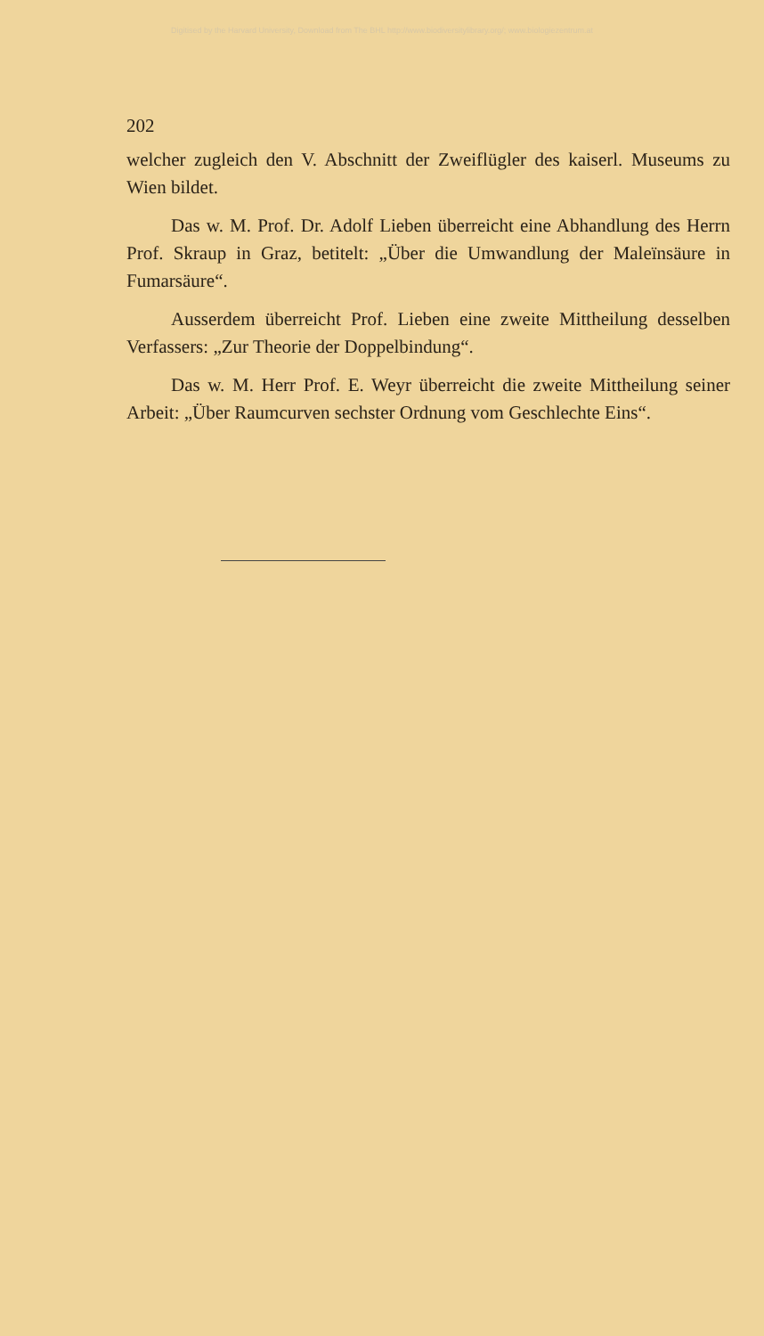Digitised by the Harvard University, Download from The BHL http://www.biodiversitylibrary.org/; www.biologiezentrum.at
202
welcher zugleich den V. Abschnitt der Zweiflügler des kaiserl. Museums zu Wien bildet.
Das w. M. Prof. Dr. Adolf Lieben überreicht eine Abhandlung des Herrn Prof. Skraup in Graz, betitelt: „Über die Umwandlung der Maleïnsäure in Fumarsäure“.
Ausserdem überreicht Prof. Lieben eine zweite Mittheilung desselben Verfassers: „Zur Theorie der Doppelbindung“.
Das w. M. Herr Prof. E. Weyr überreicht die zweite Mittheilung seiner Arbeit: „Über Raumcurven sechster Ordnung vom Geschlechte Eins“.